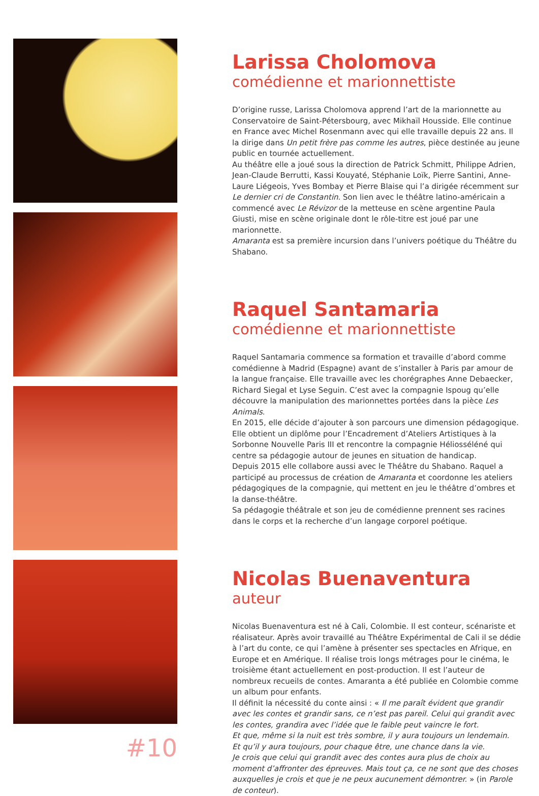#10
Larissa Cholomova
comédienne et marionnettiste
D’origine russe, Larissa Cholomova apprend l’art de la marionnette au Conservatoire de Saint-Pétersbourg, avec Mikhaïl Housside. Elle continue en France avec Michel Rosenmann avec qui elle travaille depuis 22 ans. Il la dirige dans Un petit frère pas comme les autres, pièce destinée au jeune public en tournée actuellement.
Au théâtre elle a joué sous la direction de Patrick Schmitt, Philippe Adrien, Jean-Claude Berrutti, Kassi Kouyaté, Stéphanie Loïk, Pierre Santini, Anne-Laure Liégeois, Yves Bombay et Pierre Blaise qui l’a dirigée récemment sur Le dernier cri de Constantin. Son lien avec le théâtre latino-américain a commencé avec Le Révizor de la metteuse en scène argentine Paula Giusti, mise en scène originale dont le rôle-titre est joué par une marionnette.
Amaranta est sa première incursion dans l’univers poétique du Théâtre du Shabano.
Raquel Santamaria
comédienne et marionnettiste
Raquel Santamaria commence sa formation et travaille d’abord comme comédienne à Madrid (Espagne) avant de s’installer à Paris par amour de la langue française. Elle travaille avec les chorégraphes Anne Debaecker, Richard Siegal et Lyse Seguin. C’est avec la compagnie Ispoug qu’elle découvre la manipulation des marionnettes portées dans la pièce Les Animals.
En 2015, elle décide d’ajouter à son parcours une dimension pédagogique. Elle obtient un diplôme pour l’Encadrement d’Ateliers Artistiques à la Sorbonne Nouvelle Paris III et rencontre la compagnie Héliosséléné qui centre sa pédagogie autour de jeunes en situation de handicap.
Depuis 2015 elle collabore aussi avec le Théâtre du Shabano. Raquel a participé au processus de création de Amaranta et coordonne les ateliers pédagogiques de la compagnie, qui mettent en jeu le théâtre d’ombres et la danse-théâtre.
Sa pédagogie théâtrale et son jeu de comédienne prennent ses racines dans le corps et la recherche d’un langage corporel poétique.
Nicolas Buenaventura
auteur
Nicolas Buenaventura est né à Cali, Colombie. Il est conteur, scénariste et réalisateur. Après avoir travaillé au Théâtre Expérimental de Cali il se dédie à l’art du conte, ce qui l’amène à présenter ses spectacles en Afrique, en Europe et en Amérique. Il réalise trois longs métrages pour le cinéma, le troisième étant actuellement en post-production. Il est l’auteur de nombreux recueils de contes. Amaranta a été publiée en Colombie comme un album pour enfants.
Il définit la nécessité du conte ainsi : « Il me paraît évident que grandir avec les contes et grandir sans, ce n’est pas pareil. Celui qui grandit avec les contes, grandira avec l’idée que le faible peut vaincre le fort.
Et que, même si la nuit est très sombre, il y aura toujours un lendemain.
Et qu’il y aura toujours, pour chaque être, une chance dans la vie.
Je crois que celui qui grandit avec des contes aura plus de choix au moment d’affronter des épreuves. Mais tout ça, ce ne sont que des choses auxquelles je crois et que je ne peux aucunement démontrer. » (in Parole de conteur).